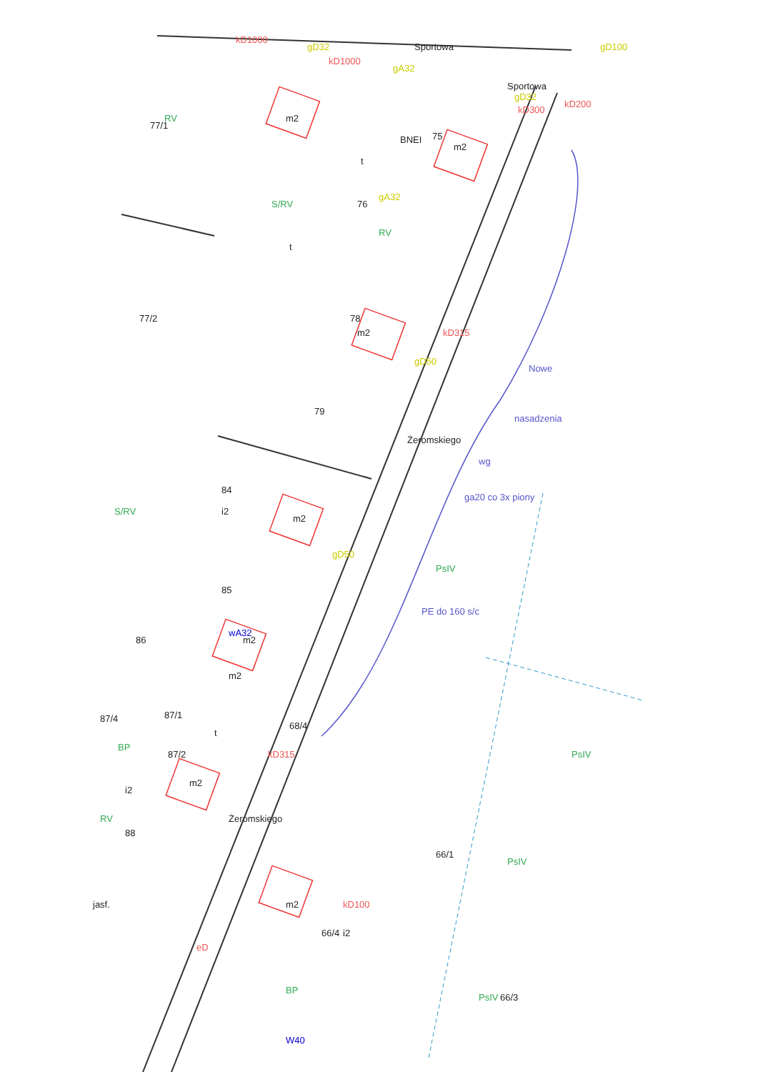Sportowa
Sportowa
kD1000
kD1000
gD32
gA32
gD100
gD32
kD200
kD300
RV
77/1
m2
BNEI
t
m2
75
S/RV
76
gA32
RV
t
77/2
m2
78
kD315
gD50
79
Żeromskiego
S/RV
84
i2
m2
gD50
85
86
wA32
m2
m2
87/1
87/4
t
68/4
kD315
BP
87/2
m2
i2
Żeromskiego
88
RV
Nowe
nasadzenia
wg
ga20 co 3x piony
PsIV
PE do 160 s/c
PsIV
66/1
PsIV
m2
kD100
i2
66/4
BP
PsIV
66/3
W40
jasf.
eD